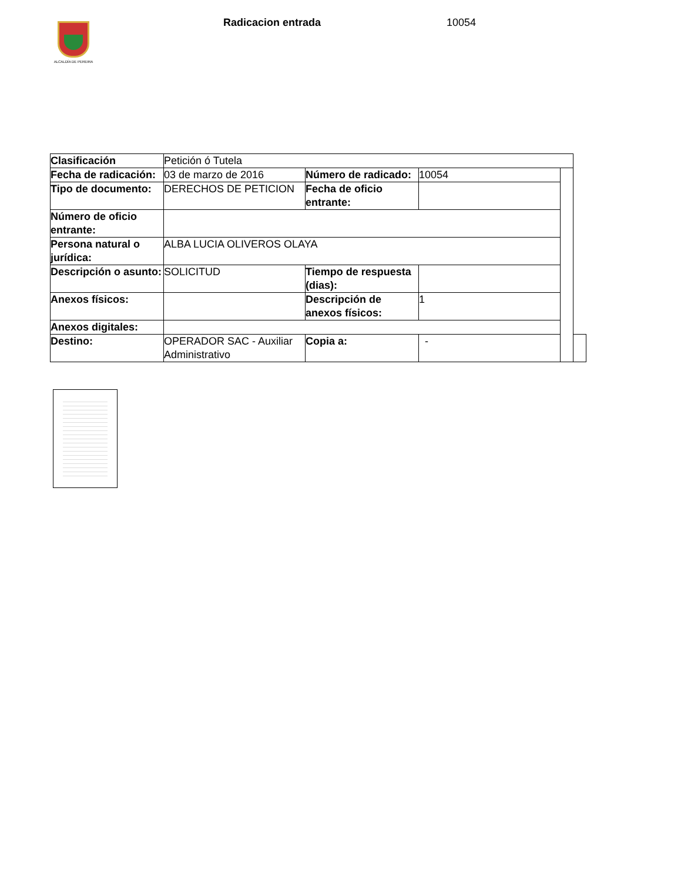ALCALDÍA DE PEREIRA
Radicacion entrada 10054
| Clasificación | Petición ó Tutela | | | | |
| Fecha de radicación: | 03 de marzo de 2016 | Número de radicado: | 10054 | | |
| Tipo de documento: | DERECHOS DE PETICION | Fecha de oficio entrante: | | | |
| Número de oficio entrante: | | | | | |
| Persona natural o jurídica: | ALBA LUCIA OLIVEROS OLAYA | | | | |
| Descripción o asunto: | SOLICITUD | Tiempo de respuesta (dias): | | | |
| Anexos físicos: | | Descripción de anexos físicos: | 1 | | |
| Anexos digitales: | | | | | |
| Destino: | OPERADOR SAC - Auxiliar Administrativo | Copia a: | - | | |